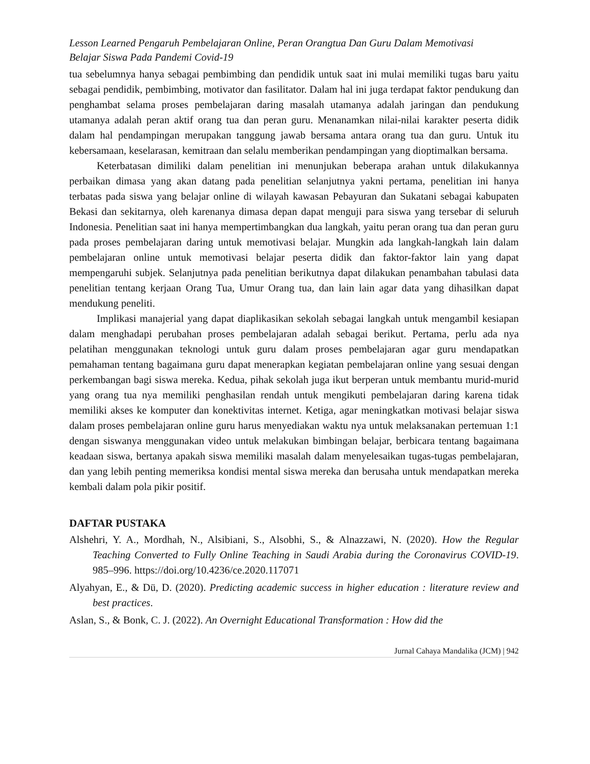Lesson Learned Pengaruh Pembelajaran Online, Peran Orangtua Dan Guru Dalam Memotivasi
Belajar Siswa Pada Pandemi Covid-19
tua sebelumnya hanya sebagai pembimbing dan pendidik untuk saat ini mulai memiliki tugas baru yaitu sebagai pendidik, pembimbing, motivator dan fasilitator. Dalam hal ini juga terdapat faktor pendukung dan penghambat selama proses pembelajaran daring masalah utamanya adalah jaringan dan pendukung utamanya adalah peran aktif orang tua dan peran guru. Menanamkan nilai-nilai karakter peserta didik dalam hal pendampingan merupakan tanggung jawab bersama antara orang tua dan guru. Untuk itu kebersamaan, keselarasan, kemitraan dan selalu memberikan pendampingan yang dioptimalkan bersama.
Keterbatasan dimiliki dalam penelitian ini menunjukan beberapa arahan untuk dilakukannya perbaikan dimasa yang akan datang pada penelitian selanjutnya yakni pertama, penelitian ini hanya terbatas pada siswa yang belajar online di wilayah kawasan Pebayuran dan Sukatani sebagai kabupaten Bekasi dan sekitarnya, oleh karenanya dimasa depan dapat menguji para siswa yang tersebar di seluruh Indonesia. Penelitian saat ini hanya mempertimbangkan dua langkah, yaitu peran orang tua dan peran guru pada proses pembelajaran daring untuk memotivasi belajar. Mungkin ada langkah-langkah lain dalam pembelajaran online untuk memotivasi belajar peserta didik dan faktor-faktor lain yang dapat mempengaruhi subjek. Selanjutnya pada penelitian berikutnya dapat dilakukan penambahan tabulasi data penelitian tentang kerjaan Orang Tua, Umur Orang tua, dan lain lain agar data yang dihasilkan dapat mendukung peneliti.
Implikasi manajerial yang dapat diaplikasikan sekolah sebagai langkah untuk mengambil kesiapan dalam menghadapi perubahan proses pembelajaran adalah sebagai berikut. Pertama, perlu ada nya pelatihan menggunakan teknologi untuk guru dalam proses pembelajaran agar guru mendapatkan pemahaman tentang bagaimana guru dapat menerapkan kegiatan pembelajaran online yang sesuai dengan perkembangan bagi siswa mereka. Kedua, pihak sekolah juga ikut berperan untuk membantu murid-murid yang orang tua nya memiliki penghasilan rendah untuk mengikuti pembelajaran daring karena tidak memiliki akses ke komputer dan konektivitas internet. Ketiga, agar meningkatkan motivasi belajar siswa dalam proses pembelajaran online guru harus menyediakan waktu nya untuk melaksanakan pertemuan 1:1 dengan siswanya menggunakan video untuk melakukan bimbingan belajar, berbicara tentang bagaimana keadaan siswa, bertanya apakah siswa memiliki masalah dalam menyelesaikan tugas-tugas pembelajaran, dan yang lebih penting memeriksa kondisi mental siswa mereka dan berusaha untuk mendapatkan mereka kembali dalam pola pikir positif.
DAFTAR PUSTAKA
Alshehri, Y. A., Mordhah, N., Alsibiani, S., Alsobhi, S., & Alnazzawi, N. (2020). How the Regular Teaching Converted to Fully Online Teaching in Saudi Arabia during the Coronavirus COVID-19. 985–996. https://doi.org/10.4236/ce.2020.117071
Alyahyan, E., & Dü, D. (2020). Predicting academic success in higher education : literature review and best practices.
Aslan, S., & Bonk, C. J. (2022). An Overnight Educational Transformation : How did the
Jurnal Cahaya Mandalika (JCM) | 942